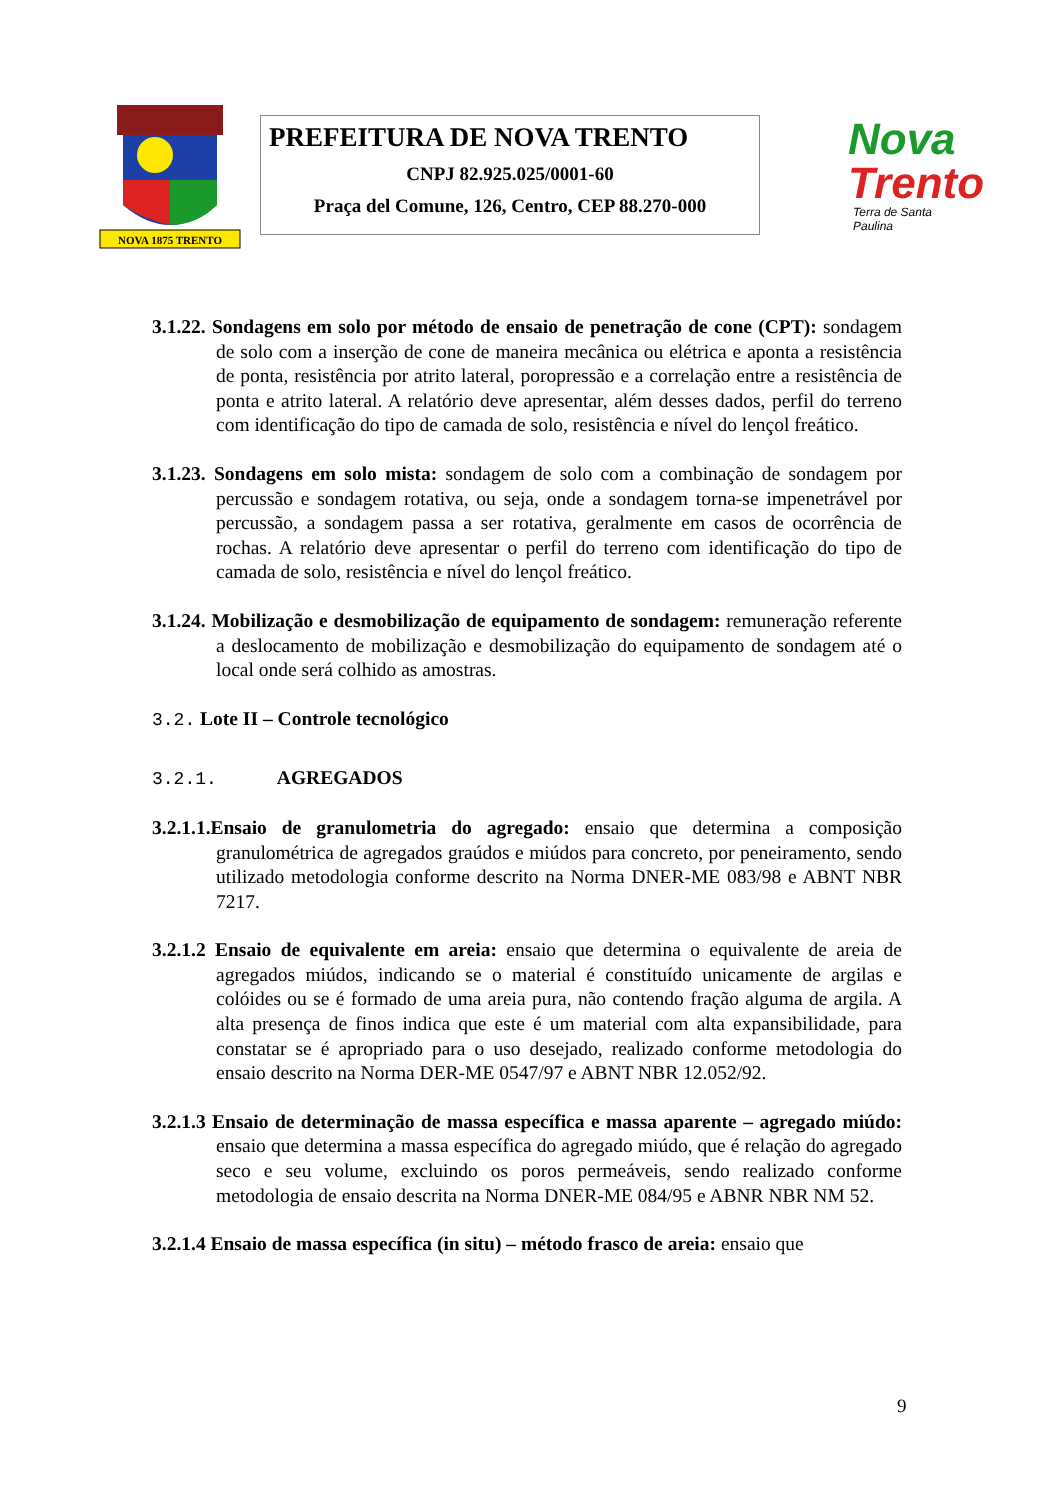NOVA 1875 TRENTO
PREFEITURA DE NOVA TRENTO
CNPJ 82.925.025/0001-60
Praça del Comune, 126, Centro, CEP 88.270-000
Nova
Trento
Terra de Santa Paulina
3.1.22. Sondagens em solo por método de ensaio de penetração de cone (CPT): sondagem de solo com a inserção de cone de maneira mecânica ou elétrica e aponta a resistência de ponta, resistência por atrito lateral, poropressão e a correlação entre a resistência de ponta e atrito lateral. A relatório deve apresentar, além desses dados, perfil do terreno com identificação do tipo de camada de solo, resistência e nível do lençol freático.
3.1.23. Sondagens em solo mista: sondagem de solo com a combinação de sondagem por percussão e sondagem rotativa, ou seja, onde a sondagem torna-se impenetrável por percussão, a sondagem passa a ser rotativa, geralmente em casos de ocorrência de rochas. A relatório deve apresentar o perfil do terreno com identificação do tipo de camada de solo, resistência e nível do lençol freático.
3.1.24. Mobilização e desmobilização de equipamento de sondagem: remuneração referente a deslocamento de mobilização e desmobilização do equipamento de sondagem até o local onde será colhido as amostras.
3.2. Lote II – Controle tecnológico
3.2.1. AGREGADOS
3.2.1.1.Ensaio de granulometria do agregado: ensaio que determina a composição granulométrica de agregados graúdos e miúdos para concreto, por peneiramento, sendo utilizado metodologia conforme descrito na Norma DNER-ME 083/98 e ABNT NBR 7217.
3.2.1.2 Ensaio de equivalente em areia: ensaio que determina o equivalente de areia de agregados miúdos, indicando se o material é constituído unicamente de argilas e colóides ou se é formado de uma areia pura, não contendo fração alguma de argila. A alta presença de finos indica que este é um material com alta expansibilidade, para constatar se é apropriado para o uso desejado, realizado conforme metodologia do ensaio descrito na Norma DER-ME 0547/97 e ABNT NBR 12.052/92.
3.2.1.3 Ensaio de determinação de massa específica e massa aparente – agregado miúdo: ensaio que determina a massa específica do agregado miúdo, que é relação do agregado seco e seu volume, excluindo os poros permeáveis, sendo realizado conforme metodologia de ensaio descrita na Norma DNER-ME 084/95 e ABNR NBR NM 52.
3.2.1.4 Ensaio de massa específica (in situ) – método frasco de areia: ensaio que
9